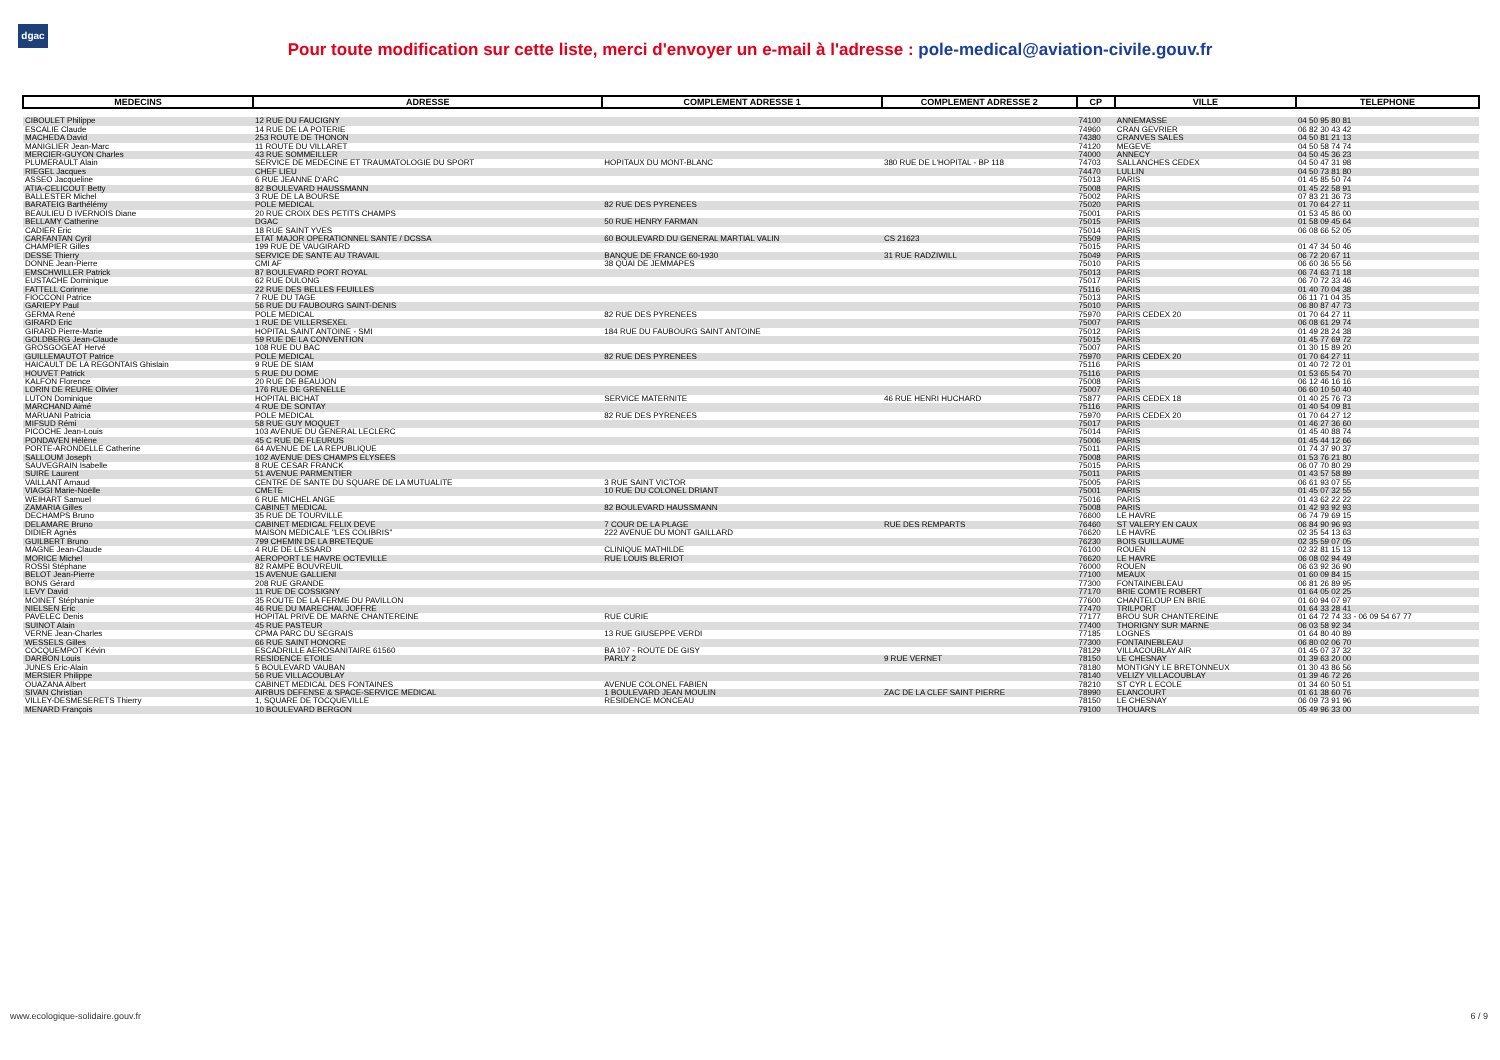dgac
Pour toute modification sur cette liste, merci d'envoyer un e-mail à l'adresse : pole-medical@aviation-civile.gouv.fr
| MEDECINS | ADRESSE | COMPLEMENT ADRESSE 1 | COMPLEMENT ADRESSE 2 | CP | VILLE | TELEPHONE |
| --- | --- | --- | --- | --- | --- | --- |
| CIBOULET Philippe | 12 RUE DU FAUCIGNY | | | 74100 | ANNEMASSE | 04 50 95 80 81 |
| ESCALIE Claude | 14 RUE DE LA POTERIE | | | 74960 | CRAN GEVRIER | 06 82 30 43 42 |
| MACHEDA David | 253 ROUTE DE THONON | | | 74380 | CRANVES SALES | 04 50 81 21 13 |
| MANIGLIER Jean-Marc | 11 ROUTE DU VILLARET | | | 74120 | MEGEVE | 04 50 58 74 74 |
| MERCIER-GUYON Charles | 43 RUE SOMMEILLER | | | 74000 | ANNECY | 04 50 45 36 23 |
| PLUMERAULT Alain | SERVICE DE MEDECINE ET TRAUMATOLOGIE DU SPORT | HOPITAUX DU MONT-BLANC | 380 RUE DE L'HOPITAL - BP 118 | 74703 | SALLANCHES CEDEX | 04 50 47 31 98 |
| RIEGEL Jacques | CHEF LIEU | | | 74470 | LULLIN | 04 50 73 81 80 |
| ASSEO Jacqueline | 6 RUE JEANNE D'ARC | | | 75013 | PARIS | 01 45 85 50 74 |
| ATIA-CELICOUT Betty | 82 BOULEVARD HAUSSMANN | | | 75008 | PARIS | 01 45 22 58 91 |
| BALLESTER Michel | 3 RUE DE LA BOURSE | | | 75002 | PARIS | 07 83 21 36 73 |
| BARATEIG Barthélémy | POLE MEDICAL | 82 RUE DES PYRENEES | | 75020 | PARIS | 01 70 64 27 11 |
| BEAULIEU D IVERNOIS Diane | 20 RUE CROIX DES PETITS CHAMPS | | | 75001 | PARIS | 01 53 45 86 00 |
| BELLAMY Catherine | DGAC | 50 RUE HENRY FARMAN | | 75015 | PARIS | 01 58 09 45 64 |
| CADIER Eric | 18 RUE SAINT YVES | | | 75014 | PARIS | 06 08 66 52 05 |
| CARFANTAN Cyril | ETAT MAJOR OPERATIONNEL SANTE / DCSSA | 60 BOULEVARD DU GENERAL MARTIAL VALIN | CS 21623 | 75509 | PARIS | |
| CHAMPIER Gilles | 199 RUE DE VAUGIRARD | | | 75015 | PARIS | 01 47 34 50 46 |
| DESSE Thierry | SERVICE DE SANTE AU TRAVAIL | BANQUE DE FRANCE 60-1930 | 31 RUE RADZIWILL | 75049 | PARIS | 06 72 20 67 11 |
| DONNE Jean-Pierre | CMI AF | 38 QUAI DE JEMMAPES | | 75010 | PARIS | 06 60 36 55 56 |
| EMSCHWILLER Patrick | 87 BOULEVARD PORT ROYAL | | | 75013 | PARIS | 06 74 63 71 18 |
| EUSTACHE Dominique | 62 RUE DULONG | | | 75017 | PARIS | 06 70 72 33 46 |
| FATTELL Corinne | 22 RUE DES BELLES FEUILLES | | | 75116 | PARIS | 01 40 70 04 38 |
| FIOCCONI Patrice | 7 RUE DU TAGE | | | 75013 | PARIS | 06 11 71 04 35 |
| GARIEPY Paul | 56 RUE DU FAUBOURG SAINT-DENIS | | | 75010 | PARIS | 06 80 87 47 73 |
| GERMA René | POLE MEDICAL | 82 RUE DES PYRENEES | | 75970 | PARIS CEDEX 20 | 01 70 64 27 11 |
| GIRARD Eric | 1 RUE DE VILLERSEXEL | | | 75007 | PARIS | 06 08 61 29 74 |
| GIRARD Pierre-Marie | HOPITAL SAINT ANTOINE - SMI | 184 RUE DU FAUBOURG SAINT ANTOINE | | 75012 | PARIS | 01 49 28 24 38 |
| GOLDBERG Jean-Claude | 59 RUE DE LA CONVENTION | | | 75015 | PARIS | 01 45 77 69 72 |
| GROSGOGEAT Hervé | 108 RUE DU BAC | | | 75007 | PARIS | 01 30 15 89 20 |
| GUILLEMAUTOT Patrice | POLE MEDICAL | 82 RUE DES PYRENEES | | 75970 | PARIS CEDEX 20 | 01 70 64 27 11 |
| HAICAULT DE LA REGONTAIS Ghislain | 9 RUE DE SIAM | | | 75116 | PARIS | 01 40 72 72 01 |
| HOUVET Patrick | 5 RUE DU DOME | | | 75116 | PARIS | 01 53 65 54 70 |
| KALFON Florence | 20 RUE DE BEAUJON | | | 75008 | PARIS | 06 12 46 16 16 |
| LORIN DE REURE Olivier | 176 RUE DE GRENELLE | | | 75007 | PARIS | 06 60 10 50 40 |
| LUTON Dominique | HOPITAL BICHAT | SERVICE MATERNITE | 46 RUE HENRI HUCHARD | 75877 | PARIS CEDEX 18 | 01 40 25 76 73 |
| MARCHAND Aimé | 4 RUE DE SONTAY | | | 75116 | PARIS | 01 40 54 09 81 |
| MARUANI Patricia | POLE MEDICAL | 82 RUE DES PYRENEES | | 75970 | PARIS CEDEX 20 | 01 70 64 27 12 |
| MIFSUD Rémi | 58 RUE GUY MOQUET | | | 75017 | PARIS | 01 46 27 36 60 |
| PICOCHE Jean-Louis | 103 AVENUE DU GENERAL LECLERC | | | 75014 | PARIS | 01 45 40 88 74 |
| PONDAVEN Hélène | 45 C RUE DE FLEURUS | | | 75006 | PARIS | 01 45 44 12 66 |
| PORTE-ARONDELLE Catherine | 64 AVENUE DE LA REPUBLIQUE | | | 75011 | PARIS | 01 74 37 90 37 |
| SALLOUM Joseph | 102 AVENUE DES CHAMPS ELYSEES | | | 75008 | PARIS | 01 53 76 21 80 |
| SAUVEGRAIN Isabelle | 8 RUE CESAR FRANCK | | | 75015 | PARIS | 06 07 70 80 29 |
| SUIRE Laurent | 51 AVENUE PARMENTIER | | | 75011 | PARIS | 01 43 57 58 89 |
| VAILLANT Arnaud | CENTRE DE SANTE DU SQUARE DE LA MUTUALITE | 3 RUE SAINT VICTOR | | 75005 | PARIS | 06 61 93 07 55 |
| VIAGGI Marie-Noëlle | CMETE | 10 RUE DU COLONEL DRIANT | | 75001 | PARIS | 01 45 07 32 55 |
| WEIHART Samuel | 6 RUE MICHEL ANGE | | | 75016 | PARIS | 01 43 62 22 22 |
| ZAMARIA Gilles | CABINET MEDICAL | 82 BOULEVARD HAUSSMANN | | 75008 | PARIS | 01 42 93 92 93 |
| DECHAMPS Bruno | 35 RUE DE TOURVILLE | | | 76600 | LE HAVRE | 06 74 79 69 15 |
| DELAMARE Bruno | CABINET MEDICAL FELIX DEVE | 7 COUR DE LA PLAGE | RUE DES REMPARTS | 76460 | ST VALERY EN CAUX | 06 84 90 96 93 |
| DIDIER Agnès | MAISON MEDICALE "LES COLIBRIS" | 222 AVENUE DU MONT GAILLARD | | 76620 | LE HAVRE | 02 35 54 13 63 |
| GUILBERT Bruno | 799 CHEMIN DE LA BRETEQUE | | | 76230 | BOIS GUILLAUME | 02 35 59 07 05 |
| MAGNE Jean-Claude | 4 RUE DE LESSARD | CLINIQUE MATHILDE | | 76100 | ROUEN | 02 32 81 15 13 |
| MORICE Michel | AEROPORT LE HAVRE OCTEVILLE | RUE LOUIS BLERIOT | | 76620 | LE HAVRE | 06 08 02 94 49 |
| ROSSI Stéphane | 82 RAMPE BOUVREUIL | | | 76000 | ROUEN | 06 63 92 36 90 |
| BELOT Jean-Pierre | 15 AVENUE GALLIENI | | | 77100 | MEAUX | 01 60 09 84 15 |
| BONS Gérard | 208 RUE GRANDE | | | 77300 | FONTAINEBLEAU | 06 81 26 89 95 |
| LEVY David | 11 RUE DE COSSIGNY | | | 77170 | BRIE COMTE ROBERT | 01 64 05 02 25 |
| MOINET Stéphanie | 35 ROUTE DE LA FERME DU PAVILLON | | | 77600 | CHANTELOUP EN BRIE | 01 60 94 07 97 |
| NIELSEN Eric | 46 RUE DU MARECHAL JOFFRE | | | 77470 | TRILPORT | 01 64 33 28 41 |
| PAVELEC Denis | HOPITAL PRIVE DE MARNE CHANTEREINE | RUE CURIE | | 77177 | BROU SUR CHANTEREINE | 01 64 72 74 33 - 06 09 54 67 77 |
| SUINOT Alain | 45 RUE PASTEUR | | | 77400 | THORIGNY SUR MARNE | 06 03 58 92 34 |
| VERNE Jean-Charles | CPMA PARC DU SEGRAIS | 13 RUE GIUSEPPE VERDI | | 77185 | LOGNES | 01 64 80 40 89 |
| WESSELS Gilles | 66 RUE SAINT HONORE | | | 77300 | FONTAINEBLEAU | 06 80 02 06 70 |
| COCQUEMPOT Kévin | ESCADRILLE AEROSANITAIRE 61560 | BA 107 - ROUTE DE GISY | | 78129 | VILLACOUBLAY AIR | 01 45 07 37 32 |
| DARBON Louis | RESIDENCE ETOILE | PARLY 2 | 9 RUE VERNET | 78150 | LE CHESNAY | 01 39 63 20 00 |
| JUNES Eric-Alain | 5 BOULEVARD VAUBAN | | | 78180 | MONTIGNY LE BRETONNEUX | 01 30 43 86 56 |
| MERSIER Philippe | 56 RUE VILLACOUBLAY | | | 78140 | VELIZY VILLACOUBLAY | 01 39 46 72 26 |
| OUAZANA Albert | CABINET MEDICAL DES FONTAINES | AVENUE COLONEL FABIEN | | 78210 | ST CYR L ECOLE | 01 34 60 50 51 |
| SIVAN Christian | AIRBUS DEFENSE & SPACE-SERVICE MEDICAL | 1 BOULEVARD JEAN MOULIN | ZAC DE LA CLEF SAINT PIERRE | 78990 | ELANCOURT | 01 61 38 60 76 |
| VILLEY-DESMESERETS Thierry | 1, SQUARE DE TOCQUEVILLE | RESIDENCE MONCEAU | | 78150 | LE CHESNAY | 06 09 73 91 96 |
| MENARD François | 10 BOULEVARD BERGON | | | 79100 | THOUARS | 05 49 96 33 00 |
www.ecologique-solidaire.gouv.fr
6 / 9